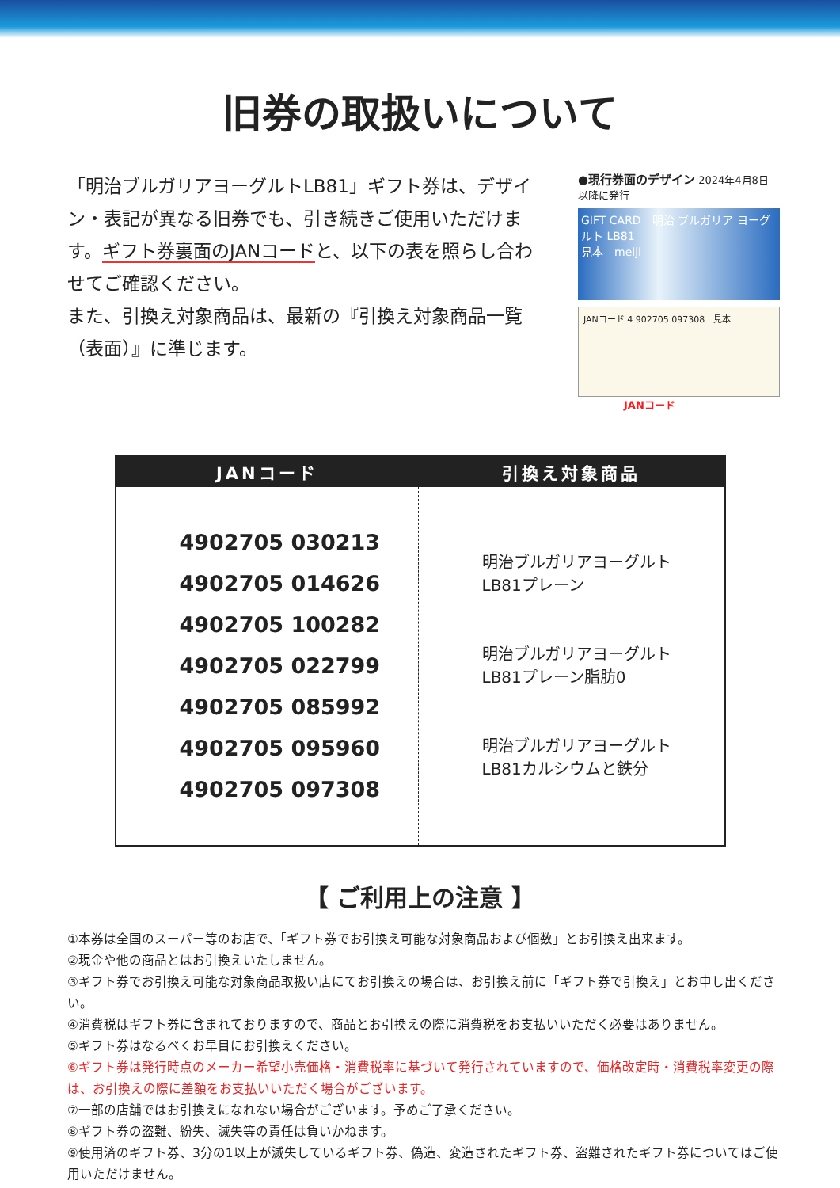旧券の取扱いについて
「明治ブルガリアヨーグルトLB81」ギフト券は、デザイン・表記が異なる旧券でも、引き続きご使用いただけます。ギフト券裏面のJANコードと、以下の表を照らし合わせてご確認ください。
また、引換え対象商品は、最新の『引換え対象商品一覧（表面）』に準じます。
●現行券面のデザイン 2024年4月8日 以降に発行
GIFT CARD　明治 ブルガリア ヨーグルト LB81
見本　meiji
JANコード 4 902705 097308　見本
JANコード
| JANコード | 引換え対象商品 |
| --- | --- |
| 4902705 030213 4902705 014626 4902705 100282 4902705 022799 4902705 085992 4902705 095960 4902705 097308 | 明治ブルガリアヨーグルト LB81プレーン 明治ブルガリアヨーグルト LB81プレーン脂肪0 明治ブルガリアヨーグルト LB81カルシウムと鉄分 |
【 ご利用上の注意 】
①本券は全国のスーパー等のお店で、「ギフト券でお引換え可能な対象商品および個数」とお引換え出来ます。
②現金や他の商品とはお引換えいたしません。
③ギフト券でお引換え可能な対象商品取扱い店にてお引換えの場合は、お引換え前に「ギフト券で引換え」とお申し出ください。
④消費税はギフト券に含まれておりますので、商品とお引換えの際に消費税をお支払いいただく必要はありません。
⑤ギフト券はなるべくお早目にお引換えください。
⑥ギフト券は発行時点のメーカー希望小売価格・消費税率に基づいて発行されていますので、価格改定時・消費税率変更の際は、お引換えの際に差額をお支払いいただく場合がございます。
⑦一部の店舗ではお引換えになれない場合がございます。予めご了承ください。
⑧ギフト券の盗難、紛失、滅失等の責任は負いかねます。
⑨使用済のギフト券、3分の1以上が滅失しているギフト券、偽造、変造されたギフト券、盗難されたギフト券についてはご使用いただけません。